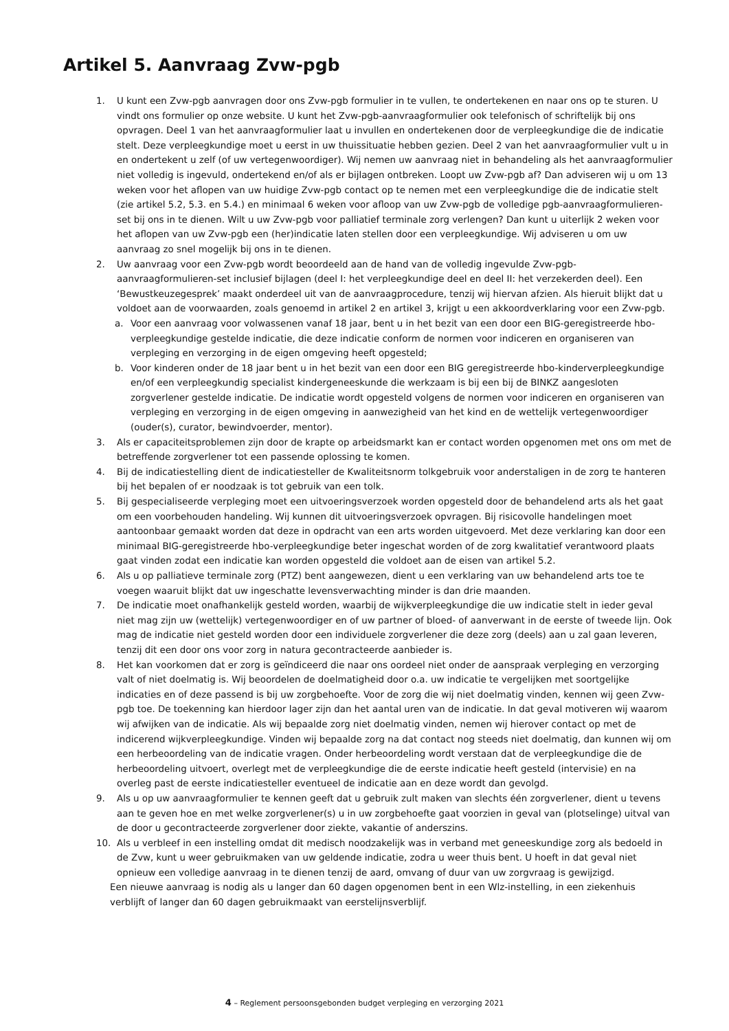Artikel 5. Aanvraag Zvw-pgb
1. U kunt een Zvw-pgb aanvragen door ons Zvw-pgb formulier in te vullen, te ondertekenen en naar ons op te sturen. U vindt ons formulier op onze website. U kunt het Zvw-pgb-aanvraagformulier ook telefonisch of schriftelijk bij ons opvragen. Deel 1 van het aanvraagformulier laat u invullen en ondertekenen door de verpleegkundige die de indicatie stelt. Deze verpleegkundige moet u eerst in uw thuissituatie hebben gezien. Deel 2 van het aanvraagformulier vult u in en ondertekent u zelf (of uw vertegenwoordiger). Wij nemen uw aanvraag niet in behandeling als het aanvraagformulier niet volledig is ingevuld, ondertekend en/of als er bijlagen ontbreken. Loopt uw Zvw-pgb af? Dan adviseren wij u om 13 weken voor het aflopen van uw huidige Zvw-pgb contact op te nemen met een verpleegkundige die de indicatie stelt (zie artikel 5.2, 5.3. en 5.4.) en minimaal 6 weken voor afloop van uw Zvw-pgb de volledige pgb-aanvraagformulieren-set bij ons in te dienen. Wilt u uw Zvw-pgb voor palliatief terminale zorg verlengen? Dan kunt u uiterlijk 2 weken voor het aflopen van uw Zvw-pgb een (her)indicatie laten stellen door een verpleegkundige. Wij adviseren u om uw aanvraag zo snel mogelijk bij ons in te dienen.
2. Uw aanvraag voor een Zvw-pgb wordt beoordeeld aan de hand van de volledig ingevulde Zvw-pgb-aanvraagformulieren-set inclusief bijlagen (deel I: het verpleegkundige deel en deel II: het verzekerden deel). Een ‘Bewustkeuzegesprek’ maakt onderdeel uit van de aanvraagprocedure, tenzij wij hiervan afzien. Als hieruit blijkt dat u voldoet aan de voorwaarden, zoals genoemd in artikel 2 en artikel 3, krijgt u een akkoordverklaring voor een Zvw-pgb.
a. Voor een aanvraag voor volwassenen vanaf 18 jaar, bent u in het bezit van een door een BIG-geregistreerde hbo-verpleegkundige gestelde indicatie, die deze indicatie conform de normen voor indiceren en organiseren van verpleging en verzorging in de eigen omgeving heeft opgesteld;
b. Voor kinderen onder de 18 jaar bent u in het bezit van een door een BIG geregistreerde hbo-kinderverpleegkundige en/of een verpleegkundig specialist kindergeneeskunde die werkzaam is bij een bij de BINKZ aangesloten zorgverlener gestelde indicatie. De indicatie wordt opgesteld volgens de normen voor indiceren en organiseren van verpleging en verzorging in de eigen omgeving in aanwezigheid van het kind en de wettelijk vertegenwoordiger (ouder(s), curator, bewindvoerder, mentor).
3. Als er capaciteitsproblemen zijn door de krapte op arbeidsmarkt kan er contact worden opgenomen met ons om met de betreffende zorgverlener tot een passende oplossing te komen.
4. Bij de indicatiestelling dient de indicatiesteller de Kwaliteitsnorm tolkgebruik voor anderstaligen in de zorg te hanteren bij het bepalen of er noodzaak is tot gebruik van een tolk.
5. Bij gespecialiseerde verpleging moet een uitvoeringsverzoek worden opgesteld door de behandelend arts als het gaat om een voorbehouden handeling. Wij kunnen dit uitvoeringsverzoek opvragen. Bij risicovolle handelingen moet aantoonbaar gemaakt worden dat deze in opdracht van een arts worden uitgevoerd. Met deze verklaring kan door een minimaal BIG-geregistreerde hbo-verpleegkundige beter ingeschat worden of de zorg kwalitatief verantwoord plaats gaat vinden zodat een indicatie kan worden opgesteld die voldoet aan de eisen van artikel 5.2.
6. Als u op palliatieve terminale zorg (PTZ) bent aangewezen, dient u een verklaring van uw behandelend arts toe te voegen waaruit blijkt dat uw ingeschatte levensverwachting minder is dan drie maanden.
7. De indicatie moet onafhankelijk gesteld worden, waarbij de wijkverpleegkundige die uw indicatie stelt in ieder geval niet mag zijn uw (wettelijk) vertegenwoordiger en of uw partner of bloed- of aanverwant in de eerste of tweede lijn. Ook mag de indicatie niet gesteld worden door een individuele zorgverlener die deze zorg (deels) aan u zal gaan leveren, tenzij dit een door ons voor zorg in natura gecontracteerde aanbieder is.
8. Het kan voorkomen dat er zorg is geïndiceerd die naar ons oordeel niet onder de aanspraak verpleging en verzorging valt of niet doelmatig is. Wij beoordelen de doelmatigheid door o.a. uw indicatie te vergelijken met soortgelijke indicaties en of deze passend is bij uw zorgbehoefte. Voor de zorg die wij niet doelmatig vinden, kennen wij geen Zvw-pgb toe. De toekenning kan hierdoor lager zijn dan het aantal uren van de indicatie. In dat geval motiveren wij waarom wij afwijken van de indicatie. Als wij bepaalde zorg niet doelmatig vinden, nemen wij hierover contact op met de indicerend wijkverpleegkundige. Vinden wij bepaalde zorg na dat contact nog steeds niet doelmatig, dan kunnen wij om een herbeoordeling van de indicatie vragen. Onder herbeoordeling wordt verstaan dat de verpleegkundige die de herbeoordeling uitvoert, overlegt met de verpleegkundige die de eerste indicatie heeft gesteld (intervisie) en na overleg past de eerste indicatiesteller eventueel de indicatie aan en deze wordt dan gevolgd.
9. Als u op uw aanvraagformulier te kennen geeft dat u gebruik zult maken van slechts één zorgverlener, dient u tevens aan te geven hoe en met welke zorgverlener(s) u in uw zorgbehoefte gaat voorzien in geval van (plotselinge) uitval van de door u gecontracteerde zorgverlener door ziekte, vakantie of anderszins.
10. Als u verbleef in een instelling omdat dit medisch noodzakelijk was in verband met geneeskundige zorg als bedoeld in de Zvw, kunt u weer gebruikmaken van uw geldende indicatie, zodra u weer thuis bent. U hoeft in dat geval niet opnieuw een volledige aanvraag in te dienen tenzij de aard, omvang of duur van uw zorgvraag is gewijzigd.
Een nieuwe aanvraag is nodig als u langer dan 60 dagen opgenomen bent in een Wlz-instelling, in een ziekenhuis verblijft of langer dan 60 dagen gebruikmaakt van eerstelijnsverblijf.
4 – Reglement persoonsgebonden budget verpleging en verzorging 2021